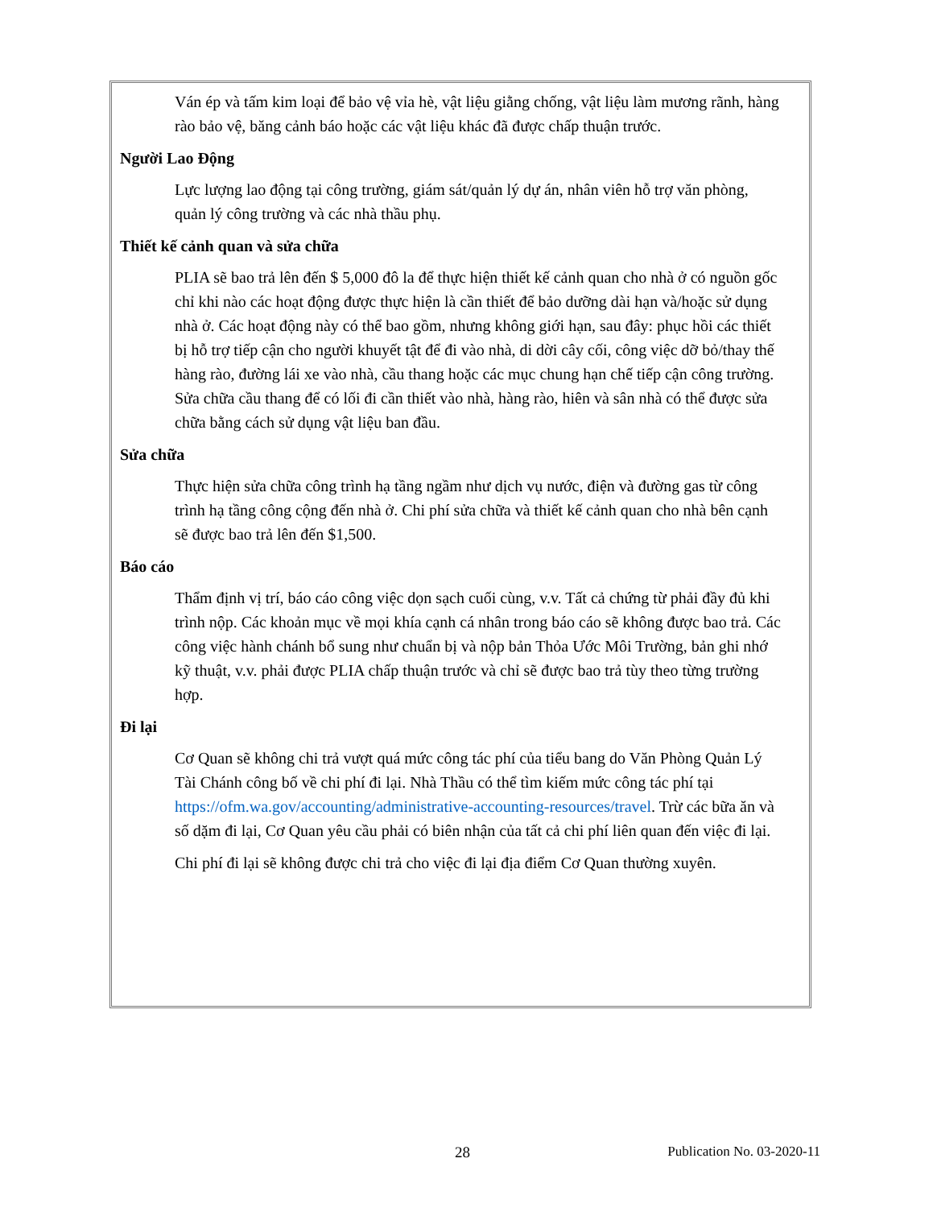Ván ép và tấm kim loại để bảo vệ vỉa hè, vật liệu giằng chống, vật liệu làm mương rãnh, hàng rào bảo vệ, băng cảnh báo hoặc các vật liệu khác đã được chấp thuận trước.
Người Lao Động
Lực lượng lao động tại công trường, giám sát/quản lý dự án, nhân viên hỗ trợ văn phòng, quản lý công trường và các nhà thầu phụ.
Thiết kế cảnh quan và sửa chữa
PLIA sẽ bao trả lên đến $ 5,000 đô la để thực hiện thiết kế cảnh quan cho nhà ở có nguồn gốc chỉ khi nào các hoạt động được thực hiện là cần thiết để bảo dưỡng dài hạn và/hoặc sử dụng nhà ở. Các hoạt động này có thể bao gồm, nhưng không giới hạn, sau đây: phục hồi các thiết bị hỗ trợ tiếp cận cho người khuyết tật để đi vào nhà, di dời cây cối, công việc dỡ bỏ/thay thế hàng rào, đường lái xe vào nhà, cầu thang hoặc các mục chung hạn chế tiếp cận công trường. Sửa chữa cầu thang để có lối đi cần thiết vào nhà, hàng rào, hiên và sân nhà có thể được sửa chữa bằng cách sử dụng vật liệu ban đầu.
Sửa chữa
Thực hiện sửa chữa công trình hạ tầng ngầm như dịch vụ nước, điện và đường gas từ công trình hạ tầng công cộng đến nhà ở. Chi phí sửa chữa và thiết kế cảnh quan cho nhà bên cạnh sẽ được bao trả lên đến $1,500.
Báo cáo
Thẩm định vị trí, báo cáo công việc dọn sạch cuối cùng, v.v. Tất cả chứng từ phải đầy đủ khi trình nộp. Các khoản mục về mọi khía cạnh cá nhân trong báo cáo sẽ không được bao trả. Các công việc hành chánh bổ sung như chuẩn bị và nộp bản Thỏa Ước Môi Trường, bản ghi nhớ kỹ thuật, v.v. phải được PLIA chấp thuận trước và chỉ sẽ được bao trả tùy theo từng trường hợp.
Đi lại
Cơ Quan sẽ không chi trả vượt quá mức công tác phí của tiểu bang do Văn Phòng Quản Lý Tài Chánh công bố về chi phí đi lại. Nhà Thầu có thể tìm kiếm mức công tác phí tại https://ofm.wa.gov/accounting/administrative-accounting-resources/travel. Trừ các bữa ăn và số dặm đi lại, Cơ Quan yêu cầu phải có biên nhận của tất cả chi phí liên quan đến việc đi lại.
Chi phí đi lại sẽ không được chi trả cho việc đi lại địa điểm Cơ Quan thường xuyên.
28 Publication No. 03-2020-11